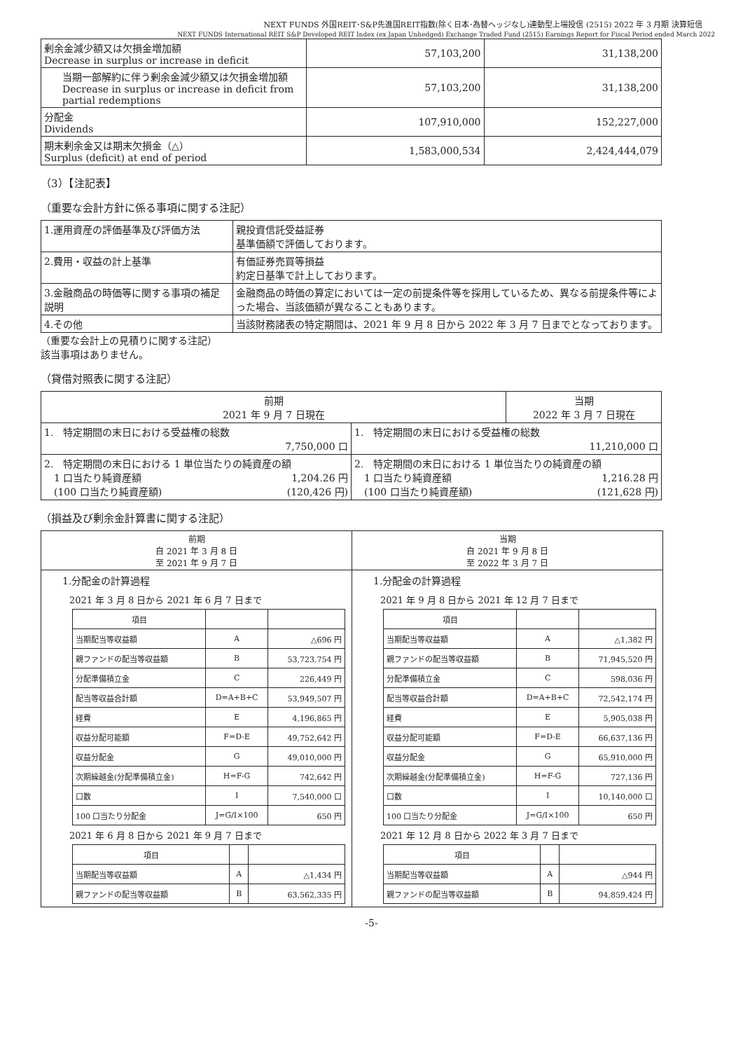NEXT FUNDS 外国REIT･S&P先進国REIT指数(除く日本･為替ヘッジなし)連動型上場投信 (2515) 2022 年 3 月期 決算短信
NEXT FUNDS International REIT S&P Developed REIT Index (ex Japan Unhedged) Exchange Traded Fund (2515) Earnings Report for Fiscal Period ended March 2022
| 剰余金減少額又は欠損金増加額 Decrease in surplus or increase in deficit | 57,103,200 | 31,138,200 |
| 当期一部解約に伴う剰余金減少額又は欠損金増加額 Decrease in surplus or increase in deficit from partial redemptions | 57,103,200 | 31,138,200 |
| 分配金 Dividends | 107,910,000 | 152,227,000 |
| 期末剰余金又は期末欠損金（△） Surplus (deficit) at end of period | 1,583,000,534 | 2,424,444,079 |
（3）【注記表】
（重要な会計方針に係る事項に関する注記）
| 1.運用資産の評価基準及び評価方法 | 親投資信託受益証券 基準価額で評価しております。 |
| 2.費用・収益の計上基準 | 有価証券売買等損益 約定日基準で計上しております。 |
| 3.金融商品の時価等に関する事項の補足説明 | 金融商品の時価の算定においては一定の前提条件等を採用しているため、異なる前提条件等によった場合、当該価額が異なることもあります。 |
| 4.その他 | 当該財務諸表の特定期間は、2021 年 9 月 8 日から 2022 年 3 月 7 日までとなっております。 |
（重要な会計上の見積りに関する注記）
該当事項はありません。
（貸借対照表に関する注記）
| 前期 2021 年 9 月 7 日現在 | | 当期 2022 年 3 月 7 日現在 |
| --- | --- | --- |
| 1. 特定期間の末日における受益権の総数 7,750,000 口 | | 1. 特定期間の末日における受益権の総数 11,210,000 口 |
| 2. 特定期間の末日における 1 単位当たりの純資産の額 1 口当たり純資産額 1,204.26 円 (100 口当たり純資産額) (120,426 円) | 2. 特定期間の末日における 1 単位当たりの純資産の額 1 口当たり純資産額 1,216.28 円 (100 口当たり純資産額) (121,628 円) | |
（損益及び剰余金計算書に関する注記）
前期
自 2021 年 3 月 8 日
至 2021 年 9 月 7 日
1.分配金の計算過程
2021 年 3 月 8 日から 2021 年 6 月 7 日まで
| 項目 | | |
| 当期配当等収益額 | A | △696 円 |
| 親ファンドの配当等収益額 | B | 53,723,754 円 |
| 分配準備積立金 | C | 226,449 円 |
| 配当等収益合計額 | D=A+B+C | 53,949,507 円 |
| 経費 | E | 4,196,865 円 |
| 収益分配可能額 | F=D-E | 49,752,642 円 |
| 収益分配金 | G | 49,010,000 円 |
| 次期繰越金(分配準備積立金) | H=F-G | 742,642 円 |
| 口数 | I | 7,540,000 口 |
| 100 口当たり分配金 | J=G/I×100 | 650 円 |
2021 年 6 月 8 日から 2021 年 9 月 7 日まで
| 項目 | | |
| 当期配当等収益額 | A | △1,434 円 |
| 親ファンドの配当等収益額 | B | 63,562,335 円 |
当期
自 2021 年 9 月 8 日
至 2022 年 3 月 7 日
1.分配金の計算過程
2021 年 9 月 8 日から 2021 年 12 月 7 日まで
| 項目 | | |
| 当期配当等収益額 | A | △1,382 円 |
| 親ファンドの配当等収益額 | B | 71,945,520 円 |
| 分配準備積立金 | C | 598,036 円 |
| 配当等収益合計額 | D=A+B+C | 72,542,174 円 |
| 経費 | E | 5,905,038 円 |
| 収益分配可能額 | F=D-E | 66,637,136 円 |
| 収益分配金 | G | 65,910,000 円 |
| 次期繰越金(分配準備積立金) | H=F-G | 727,136 円 |
| 口数 | I | 10,140,000 口 |
| 100 口当たり分配金 | J=G/I×100 | 650 円 |
2021 年 12 月 8 日から 2022 年 3 月 7 日まで
| 項目 | | |
| 当期配当等収益額 | A | △944 円 |
| 親ファンドの配当等収益額 | B | 94,859,424 円 |
-5-